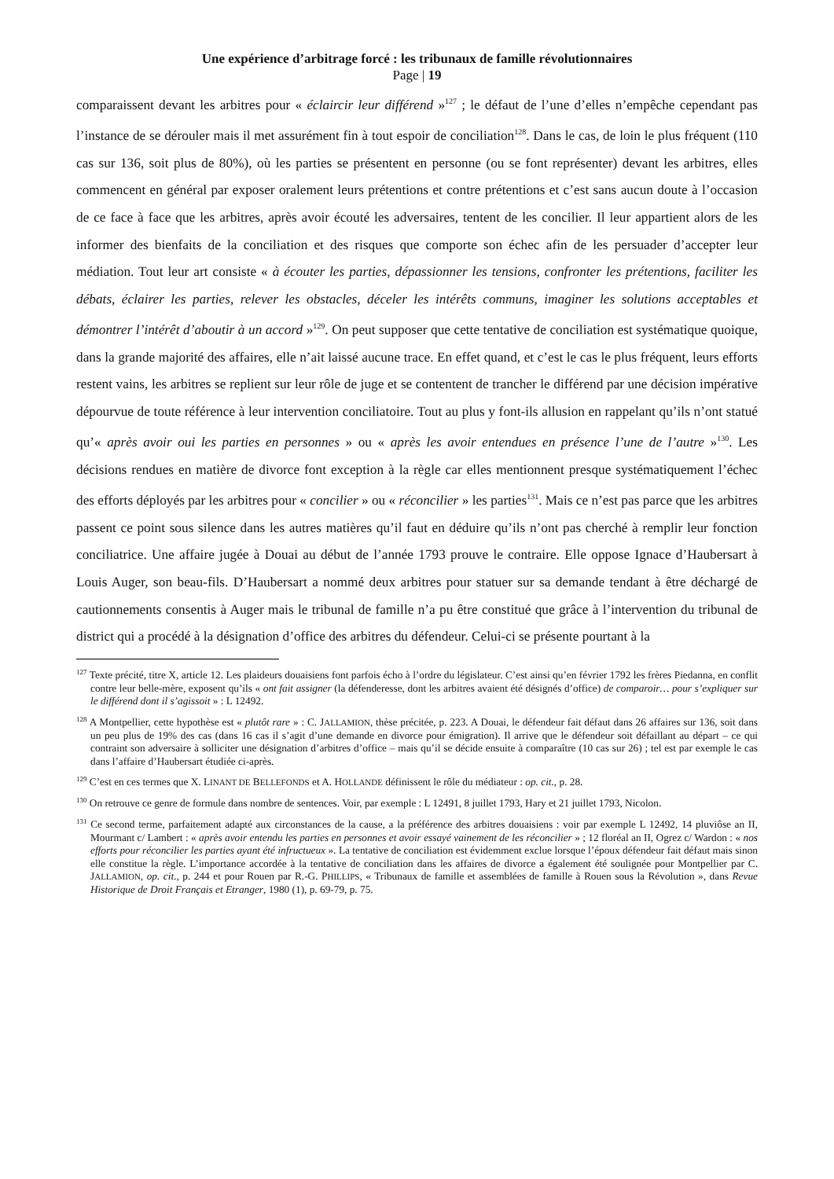Une expérience d’arbitrage forcé : les tribunaux de famille révolutionnaires
Page | 19
comparaissent devant les arbitres pour « éclaircir leur différend »<sup>127</sup> ; le défaut de l’une d’elles n’empêche cependant pas l’instance de se dérouler mais il met assurément fin à tout espoir de conciliation<sup>128</sup>. Dans le cas, de loin le plus fréquent (110 cas sur 136, soit plus de 80%), où les parties se présentent en personne (ou se font représenter) devant les arbitres, elles commencent en général par exposer oralement leurs prétentions et contre prétentions et c’est sans aucun doute à l’occasion de ce face à face que les arbitres, après avoir écouté les adversaires, tentent de les concilier. Il leur appartient alors de les informer des bienfaits de la conciliation et des risques que comporte son échec afin de les persuader d’accepter leur médiation. Tout leur art consiste « à écouter les parties, dépassionner les tensions, confronter les prétentions, faciliter les débats, éclairer les parties, relever les obstacles, déceler les intérêts communs, imaginer les solutions acceptables et démontrer l’intérêt d’aboutir à un accord »<sup>129</sup>. On peut supposer que cette tentative de conciliation est systématique quoique, dans la grande majorité des affaires, elle n’ait laissé aucune trace. En effet quand, et c’est le cas le plus fréquent, leurs efforts restent vains, les arbitres se replient sur leur rôle de juge et se contentent de trancher le différend par une décision impérative dépourvue de toute référence à leur intervention conciliatoire. Tout au plus y font-ils allusion en rappelant qu’ils n’ont statué qu’« après avoir oui les parties en personnes » ou « après les avoir entendues en présence l’une de l’autre »<sup>130</sup>. Les décisions rendues en matière de divorce font exception à la règle car elles mentionnent presque systématiquement l’échec des efforts déployés par les arbitres pour « concilier » ou « réconcilier » les parties<sup>131</sup>. Mais ce n’est pas parce que les arbitres passent ce point sous silence dans les autres matières qu’il faut en déduire qu’ils n’ont pas cherché à remplir leur fonction conciliatrice. Une affaire jugée à Douai au début de l’année 1793 prouve le contraire. Elle oppose Ignace d’Haubersart à Louis Auger, son beau-fils. D’Haubersart a nommé deux arbitres pour statuer sur sa demande tendant à être déchargé de cautionnements consentis à Auger mais le tribunal de famille n’a pu être constitué que grâce à l’intervention du tribunal de district qui a procédé à la désignation d’office des arbitres du défendeur. Celui-ci se présente pourtant à la
<sup>127</sup> Texte précité, titre X, article 12. Les plaideurs douaisiens font parfois écho à l’ordre du législateur. C’est ainsi qu’en février 1792 les frères Piedanna, en conflit contre leur belle-mère, exposent qu’ils « ont fait assigner (la défenderesse, dont les arbitres avaient été désignés d’office) de comparoir… pour s’expliquer sur le différend dont il s’agissoit » : L 12492.
<sup>128</sup> A Montpellier, cette hypothèse est « plutôt rare » : C. JALLAMION, thèse précitée, p. 223. A Douai, le défendeur fait défaut dans 26 affaires sur 136, soit dans un peu plus de 19% des cas (dans 16 cas il s’agit d’une demande en divorce pour émigration). Il arrive que le défendeur soit défaillant au départ – ce qui contraint son adversaire à solliciter une désignation d’arbitres d’office – mais qu’il se décide ensuite à comparaître (10 cas sur 26) ; tel est par exemple le cas dans l’affaire d’Haubersart étudiée ci-après.
<sup>129</sup> C’est en ces termes que X. LINANT DE BELLEFONDS et A. HOLLANDE définissent le rôle du médiateur : op. cit., p. 28.
<sup>130</sup> On retrouve ce genre de formule dans nombre de sentences. Voir, par exemple : L 12491, 8 juillet 1793, Hary et 21 juillet 1793, Nicolon.
<sup>131</sup> Ce second terme, parfaitement adapté aux circonstances de la cause, a la préférence des arbitres douaisiens : voir par exemple L 12492, 14 pluviôse an II, Mourmant c/ Lambert : « après avoir entendu les parties en personnes et avoir essayé vainement de les réconcilier » ; 12 floréal an II, Ogrez c/ Wardon : « nos efforts pour réconcilier les parties ayant été infructueux ». La tentative de conciliation est évidemment exclue lorsque l’époux défendeur fait défaut mais sinon elle constitue la règle. L’importance accordée à la tentative de conciliation dans les affaires de divorce a également été soulignée pour Montpellier par C. JALLAMION, op. cit., p. 244 et pour Rouen par R.-G. PHILLIPS, « Tribunaux de famille et assemblées de famille à Rouen sous la Révolution », dans Revue Historique de Droit Français et Etranger, 1980 (1), p. 69-79, p. 75.